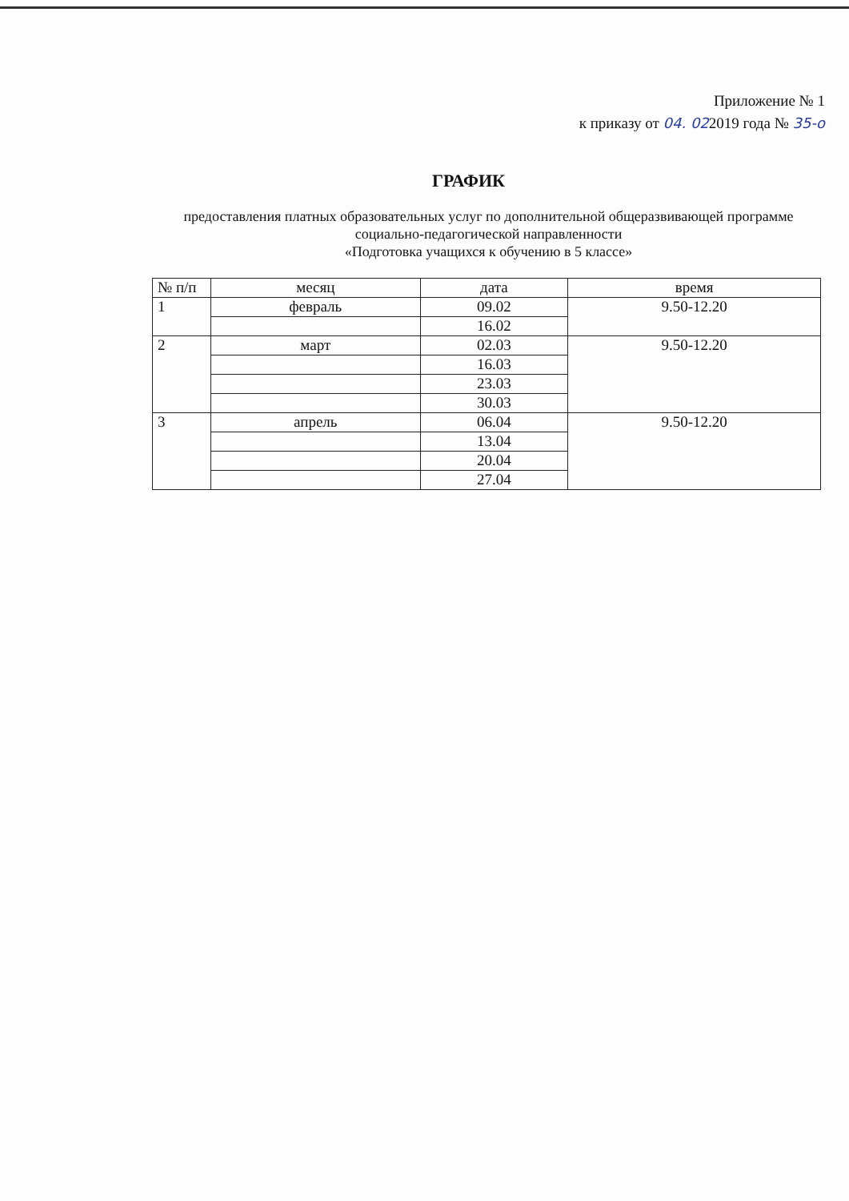Приложение № 1
к приказу от 04. 022019 года № 35-о
ГРАФИК
предоставления платных образовательных услуг по дополнительной общеразвивающей программе социально-педагогической направленности
«Подготовка учащихся к обучению в 5 классе»
| № п/п | месяц | дата | время |
| --- | --- | --- | --- |
| 1 | февраль | 09.02 | 9.50-12.20 |
| | | 16.02 | |
| 2 | март | 02.03 | 9.50-12.20 |
| | | 16.03 | |
| | | 23.03 | |
| | | 30.03 | |
| 3 | апрель | 06.04 | 9.50-12.20 |
| | | 13.04 | |
| | | 20.04 | |
| | | 27.04 | |